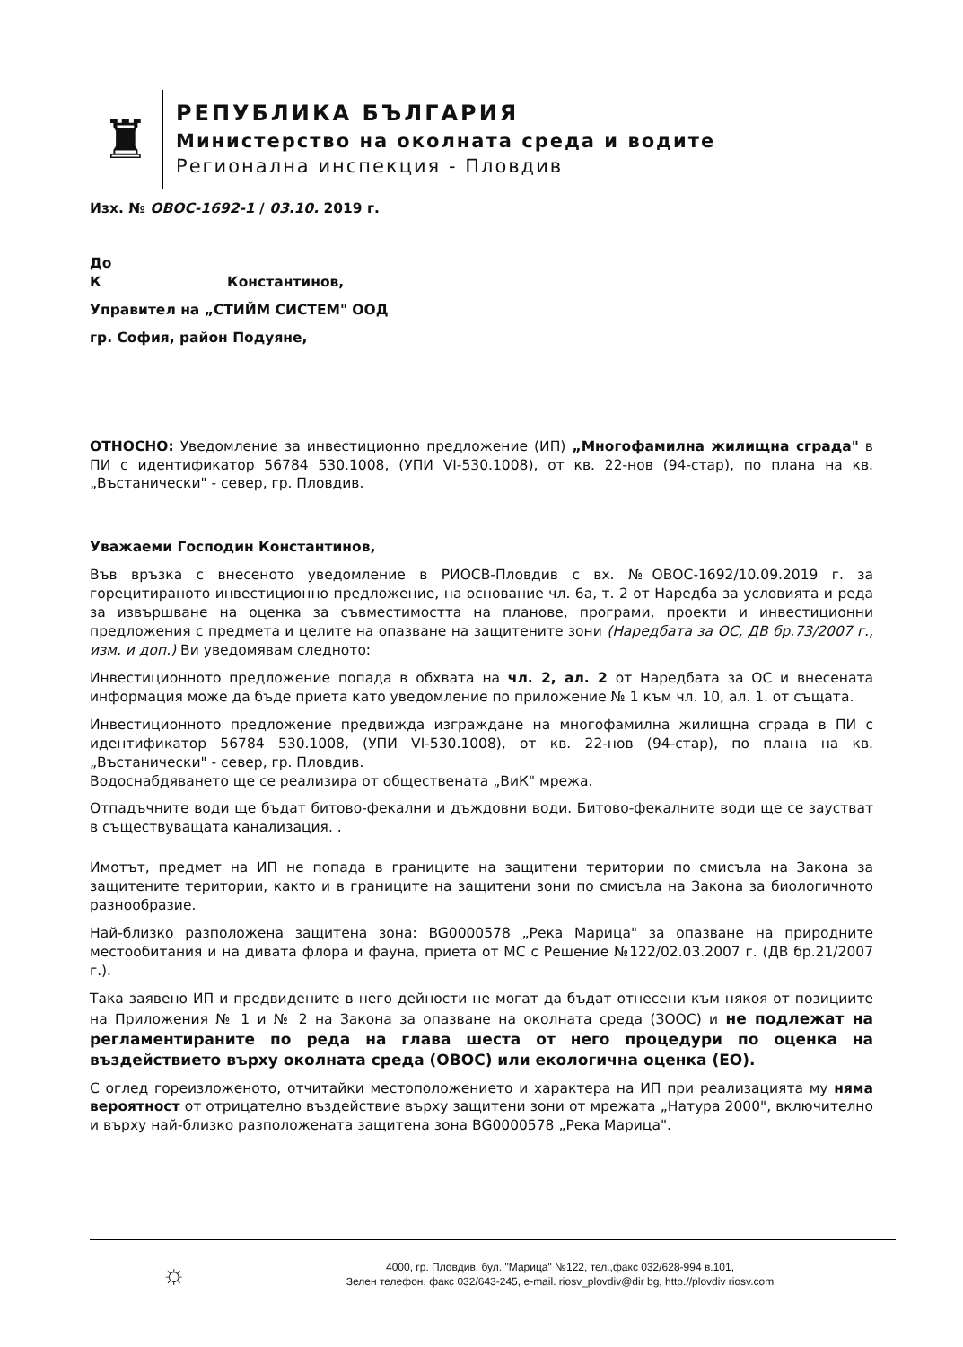♜
РЕПУБЛИКА БЪЛГАРИЯ
Министерство на околната среда и водите
Регионална инспекция - Пловдив
Изх. № ОВОС-1692-1 / 03.10. 2019 г.
До
К Константинов,
Управител на „СТИЙМ СИСТЕМ" ООД
гр. София, район Подуяне,
ОТНОСНО: Уведомление за инвестиционно предложение (ИП) „Многофамилна жилищна сграда" в ПИ с идентификатор 56784 530.1008, (УПИ VI-530.1008), от кв. 22-нов (94-стар), по плана на кв. „Въстанически" - север, гр. Пловдив.
Уважаеми Господин Константинов,
Във връзка с внесеното уведомление в РИОСВ-Пловдив с вх. №ОВОС-1692/10.09.2019 г. за горецитираното инвестиционно предложение, на основание чл. 6а, т. 2 от Наредба за условията и реда за извършване на оценка за съвместимостта на планове, програми, проекти и инвестиционни предложения с предмета и целите на опазване на защитените зони (Наредбата за ОС, ДВ бр.73/2007 г., изм. и доп.) Ви уведомявам следното:
Инвестиционното предложение попада в обхвата на чл. 2, ал. 2 от Наредбата за ОС и внесената информация може да бъде приета като уведомление по приложение № 1 към чл. 10, ал. 1. от същата.
Инвестиционното предложение предвижда изграждане на многофамилна жилищна сграда в ПИ с идентификатор 56784 530.1008, (УПИ VI-530.1008), от кв. 22-нов (94-стар), по плана на кв. „Въстанически" - север, гр. Пловдив.
Водоснабдяването ще се реализира от обществената „ВиК" мрежа.
Отпадъчните води ще бъдат битово-фекални и дъждовни води. Битово-фекалните води ще се заустват в съществуващата канализация. .
Имотът, предмет на ИП не попада в границите на защитени територии по смисъла на Закона за защитените територии, както и в границите на защитени зони по смисъла на Закона за биологичното разнообразие.
Най-близко разположена защитена зона: BG0000578 „Река Марица" за опазване на природните местообитания и на дивата флора и фауна, приета от МС с Решение №122/02.03.2007 г. (ДВ бр.21/2007 г.).
Така заявено ИП и предвидените в него дейности не могат да бъдат отнесени към някоя от позициите на Приложения № 1 и № 2 на Закона за опазване на околната среда (ЗООС) и не подлежат на регламентираните по реда на глава шеста от него процедури по оценка на въздействието върху околната среда (ОВОС) или екологична оценка (ЕО).
С оглед гореизложеното, отчитайки местоположението и характера на ИП при реализацията му няма вероятност от отрицателно въздействие върху защитени зони от мрежата „Натура 2000", включително и върху най-близко разположената защитена зона BG0000578 „Река Марица".
☼
4000, гр. Пловдив, бул. "Марица" №122, тел.,факс 032/628-994 в.101,
Зелен телефон, факс 032/643-245, e-mail. riosv_plovdiv@dir bg, http.//plovdiv riosv.com